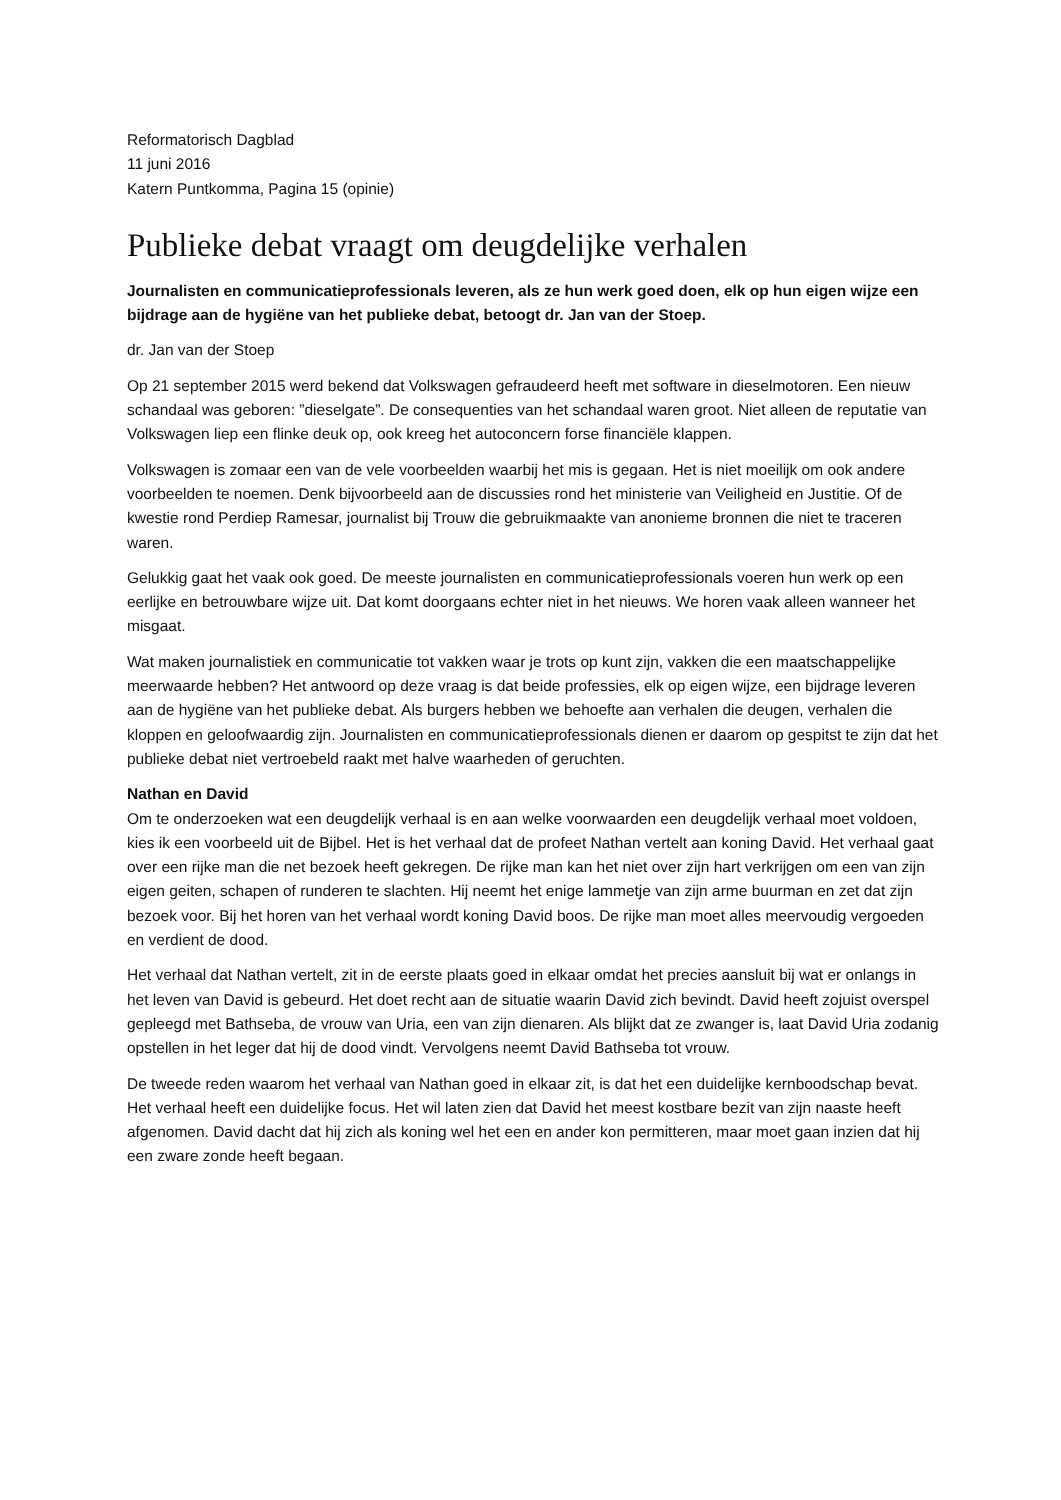Reformatorisch Dagblad
11 juni 2016
Katern Puntkomma, Pagina 15 (opinie)
Publieke debat vraagt om deugdelijke verhalen
Journalisten en communicatieprofessionals leveren, als ze hun werk goed doen, elk op hun eigen wijze een bijdrage aan de hygiëne van het publieke debat, betoogt dr. Jan van der Stoep.
dr. Jan van der Stoep
Op 21 september 2015 werd bekend dat Volkswagen gefraudeerd heeft met software in dieselmotoren. Een nieuw schandaal was geboren: ”dieselgate”. De consequenties van het schandaal waren groot. Niet alleen de reputatie van Volkswagen liep een flinke deuk op, ook kreeg het autoconcern forse financiële klappen.
Volkswagen is zomaar een van de vele voorbeelden waarbij het mis is gegaan. Het is niet moeilijk om ook andere voorbeelden te noemen. Denk bijvoorbeeld aan de discussies rond het ministerie van Veiligheid en Justitie. Of de kwestie rond Perdiep Ramesar, journalist bij Trouw die gebruikmaakte van anonieme bronnen die niet te traceren waren.
Gelukkig gaat het vaak ook goed. De meeste journalisten en communicatieprofessionals voeren hun werk op een eerlijke en betrouwbare wijze uit. Dat komt doorgaans echter niet in het nieuws. We horen vaak alleen wanneer het misgaat.
Wat maken journalistiek en communicatie tot vakken waar je trots op kunt zijn, vakken die een maatschappelijke meerwaarde hebben? Het antwoord op deze vraag is dat beide professies, elk op eigen wijze, een bijdrage leveren aan de hygiëne van het publieke debat. Als burgers hebben we behoefte aan verhalen die deugen, verhalen die kloppen en geloofwaardig zijn. Journalisten en communicatieprofessionals dienen er daarom op gespitst te zijn dat het publieke debat niet vertroebeld raakt met halve waarheden of geruchten.
Nathan en David
Om te onderzoeken wat een deugdelijk verhaal is en aan welke voorwaarden een deugdelijk verhaal moet voldoen, kies ik een voorbeeld uit de Bijbel. Het is het verhaal dat de profeet Nathan vertelt aan koning David. Het verhaal gaat over een rijke man die net bezoek heeft gekregen. De rijke man kan het niet over zijn hart verkrijgen om een van zijn eigen geiten, schapen of runderen te slachten. Hij neemt het enige lammetje van zijn arme buurman en zet dat zijn bezoek voor. Bij het horen van het verhaal wordt koning David boos. De rijke man moet alles meervoudig vergoeden en verdient de dood.
Het verhaal dat Nathan vertelt, zit in de eerste plaats goed in elkaar omdat het precies aansluit bij wat er onlangs in het leven van David is gebeurd. Het doet recht aan de situatie waarin David zich bevindt. David heeft zojuist overspel gepleegd met Bathseba, de vrouw van Uria, een van zijn dienaren. Als blijkt dat ze zwanger is, laat David Uria zodanig opstellen in het leger dat hij de dood vindt. Vervolgens neemt David Bathseba tot vrouw.
De tweede reden waarom het verhaal van Nathan goed in elkaar zit, is dat het een duidelijke kernboodschap bevat. Het verhaal heeft een duidelijke focus. Het wil laten zien dat David het meest kostbare bezit van zijn naaste heeft afgenomen. David dacht dat hij zich als koning wel het een en ander kon permitteren, maar moet gaan inzien dat hij een zware zonde heeft begaan.